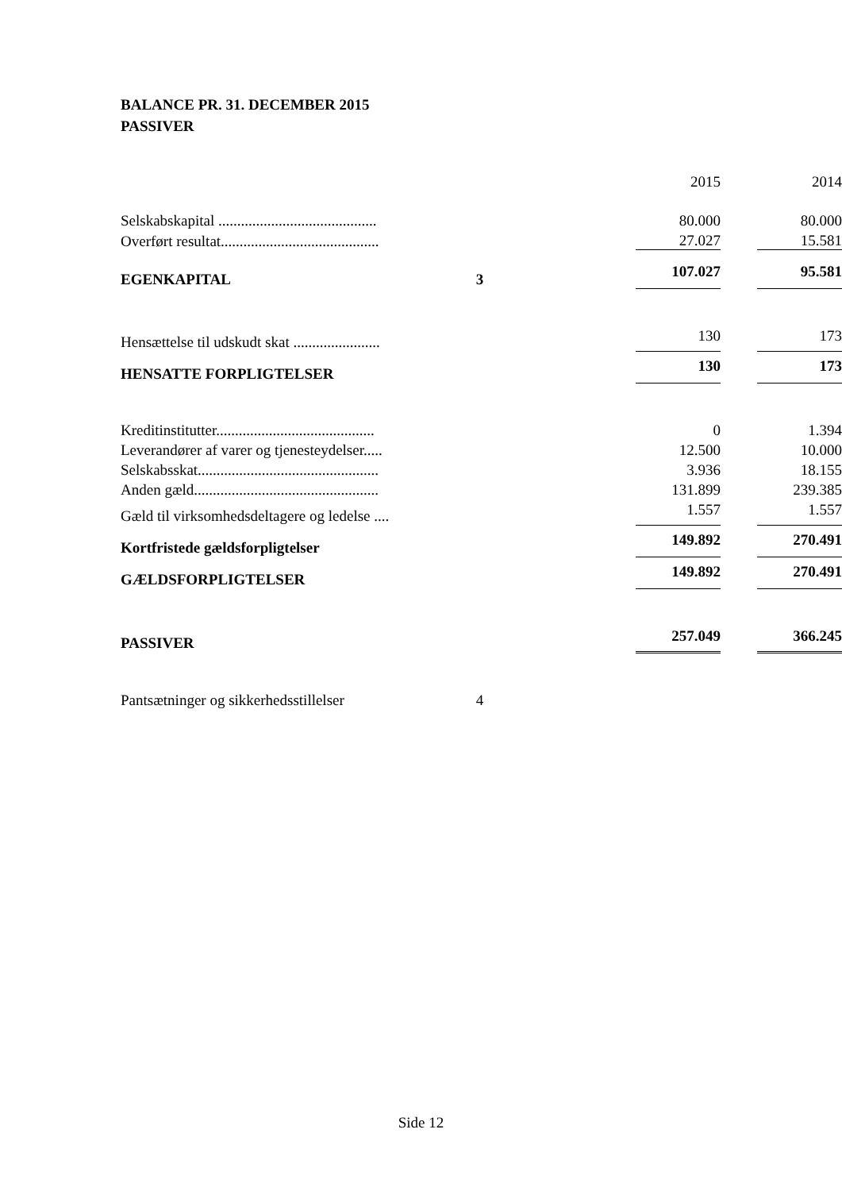BALANCE PR. 31. DECEMBER 2015
PASSIVER
| | | 2015 | | 2014 |
| Selskabskapital .......................................... | | 80.000 | | 80.000 |
| Overført resultat.......................................... | | 27.027 | | 15.581 |
| EGENKAPITAL | 3 | 107.027 | | 95.581 |
| Hensættelse til udskudt skat ....................... | | 130 | | 173 |
| HENSATTE FORPLIGTELSER | | 130 | | 173 |
| Kreditinstitutter.......................................... | | 0 | | 1.394 |
| Leverandører af varer og tjenesteydelser..... | | 12.500 | | 10.000 |
| Selskabsskat................................................ | | 3.936 | | 18.155 |
| Anden gæld................................................. | | 131.899 | | 239.385 |
| Gæld til virksomhedsdeltagere og ledelse .... | | 1.557 | | 1.557 |
| Kortfristede gældsforpligtelser | | 149.892 | | 270.491 |
| GÆLDSFORPLIGTELSER | | 149.892 | | 270.491 |
| PASSIVER | | 257.049 | | 366.245 |
| Pantsætninger og sikkerhedsstillelser | 4 | | | |
Side 12